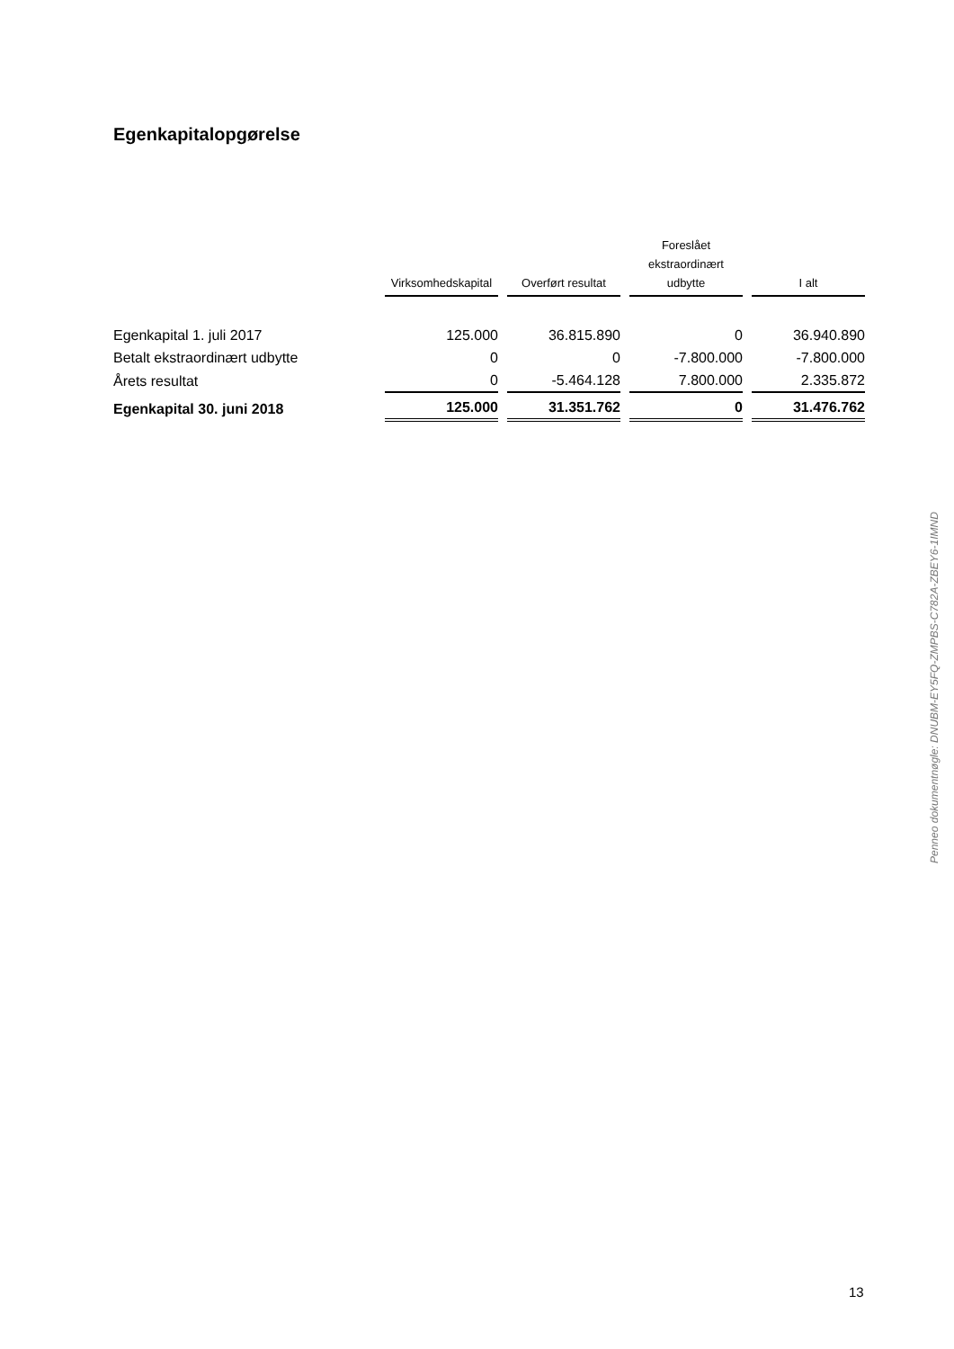Egenkapitalopgørelse
| | Virksomhedskapital | Overført resultat | Foreslået ekstraordinært udbytte | I alt |
| --- | --- | --- | --- | --- |
| Egenkapital 1. juli 2017 | 125.000 | 36.815.890 | 0 | 36.940.890 |
| Betalt ekstraordinært udbytte | 0 | 0 | -7.800.000 | -7.800.000 |
| Årets resultat | 0 | -5.464.128 | 7.800.000 | 2.335.872 |
| Egenkapital 30. juni 2018 | 125.000 | 31.351.762 | 0 | 31.476.762 |
Penneo dokumentnøgle: DNUBM-EY5FQ-ZMPBS-C782A-ZBEY6-1IMND
13